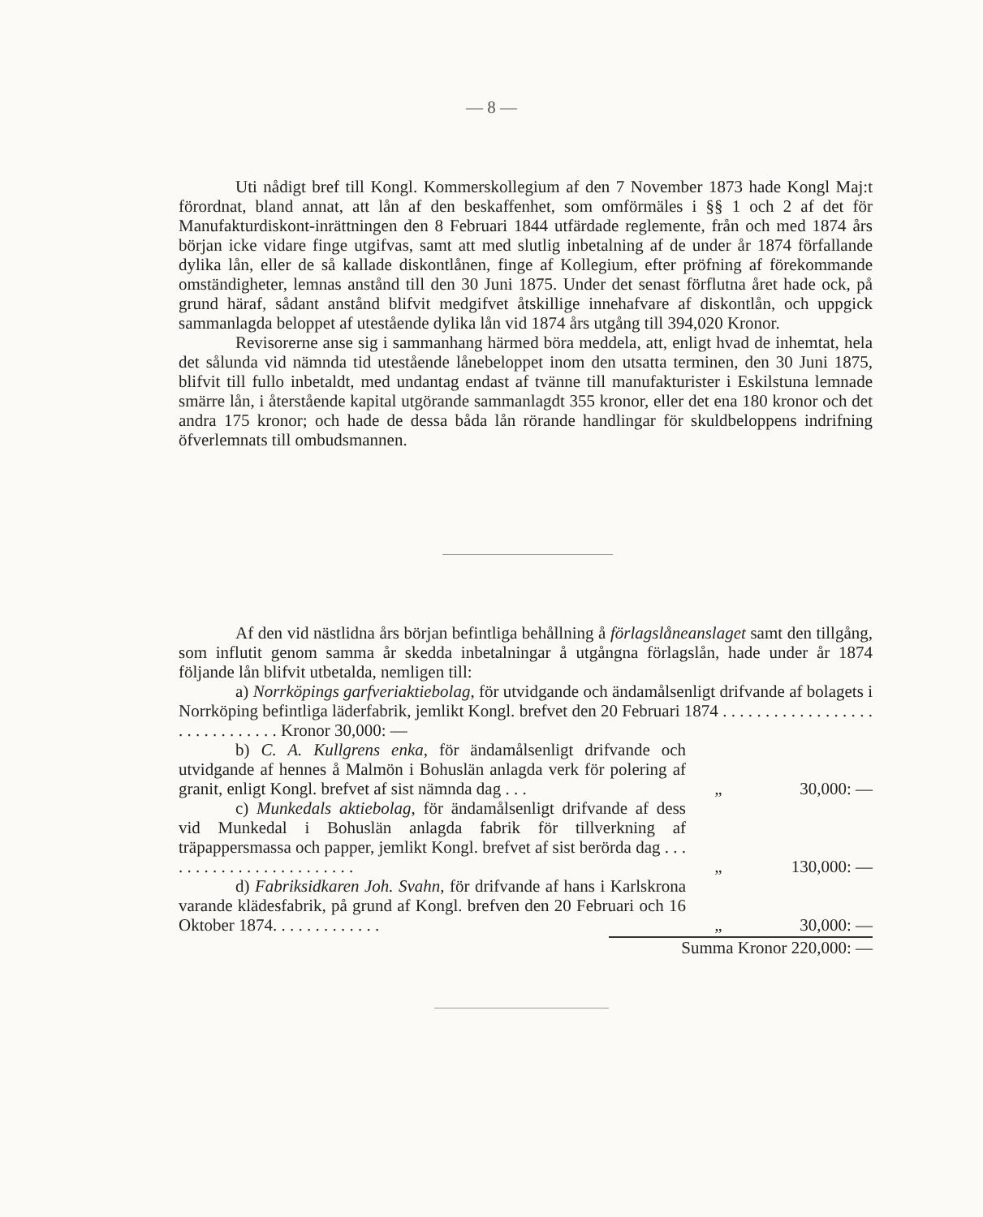— 8 —
Uti nådigt bref till Kongl. Kommerskollegium af den 7 November 1873 hade Kongl Maj:t förordnat, bland annat, att lån af den beskaffenhet, som omförmäles i §§ 1 och 2 af det för Manufakturdiskont-inrättningen den 8 Februari 1844 utfärdade reglemente, från och med 1874 års början icke vidare finge utgifvas, samt att med slutlig inbetalning af de under år 1874 förfallande dylika lån, eller de så kallade diskontlånen, finge af Kollegium, efter pröfning af förekommande omständigheter, lemnas anstånd till den 30 Juni 1875. Under det senast förflutna året hade ock, på grund häraf, sådant anstånd blifvit medgifvet åtskillige innehafvare af diskontlån, och uppgick sammanlagda beloppet af utestående dylika lån vid 1874 års utgång till 394,020 Kronor.
Revisorerne anse sig i sammanhang härmed böra meddela, att, enligt hvad de inhemtat, hela det sålunda vid nämnda tid utestående lånebeloppet inom den utsatta terminen, den 30 Juni 1875, blifvit till fullo inbetaldt, med undantag endast af tvänne till manufakturister i Eskilstuna lemnade smärre lån, i återstående kapital utgörande sammanlagdt 355 kronor, eller det ena 180 kronor och det andra 175 kronor; och hade de dessa båda lån rörande handlingar för skuldbeloppens indrifning öfverlemnats till ombudsmannen.
Af den vid nästlidna års början befintliga behållning å förlagslåneanslaget samt den tillgång, som influtit genom samma år skedda inbetalningar å utgångna förlagslån, hade under år 1874 följande lån blifvit utbetalda, nemligen till:
a) Norrköpings garfveriaktiebolag, för utvidgande och ändamålsenligt drifvande af bolagets i Norrköping befintliga läderfabrik, jemlikt Kongl. brefvet den 20 Februari 1874 . . . . . . . . . . . . . . . . . . . . . . . . . . . . . . Kronor 30,000: —
b) C. A. Kullgrens enka, för ändamålsenligt drifvande och utvidgande af hennes å Malmön i Bohuslän anlagda verk för polering af granit, enligt Kongl. brefvet af sist nämnda dag . . .
„
30,000: —
c) Munkedals aktiebolag, för ändamålsenligt drifvande af dess vid Munkedal i Bohuslän anlagda fabrik för tillverkning af träpappersmassa och papper, jemlikt Kongl. brefvet af sist berörda dag . . . . . . . . . . . . . . . . . . . . . . . .
„
130,000: —
d) Fabriksidkaren Joh. Svahn, för drifvande af hans i Karlskrona varande klädesfabrik, på grund af Kongl. brefven den 20 Februari och 16 Oktober 1874. . . . . . . . . . . . .
„
30,000: —
Summa Kronor 220,000: —